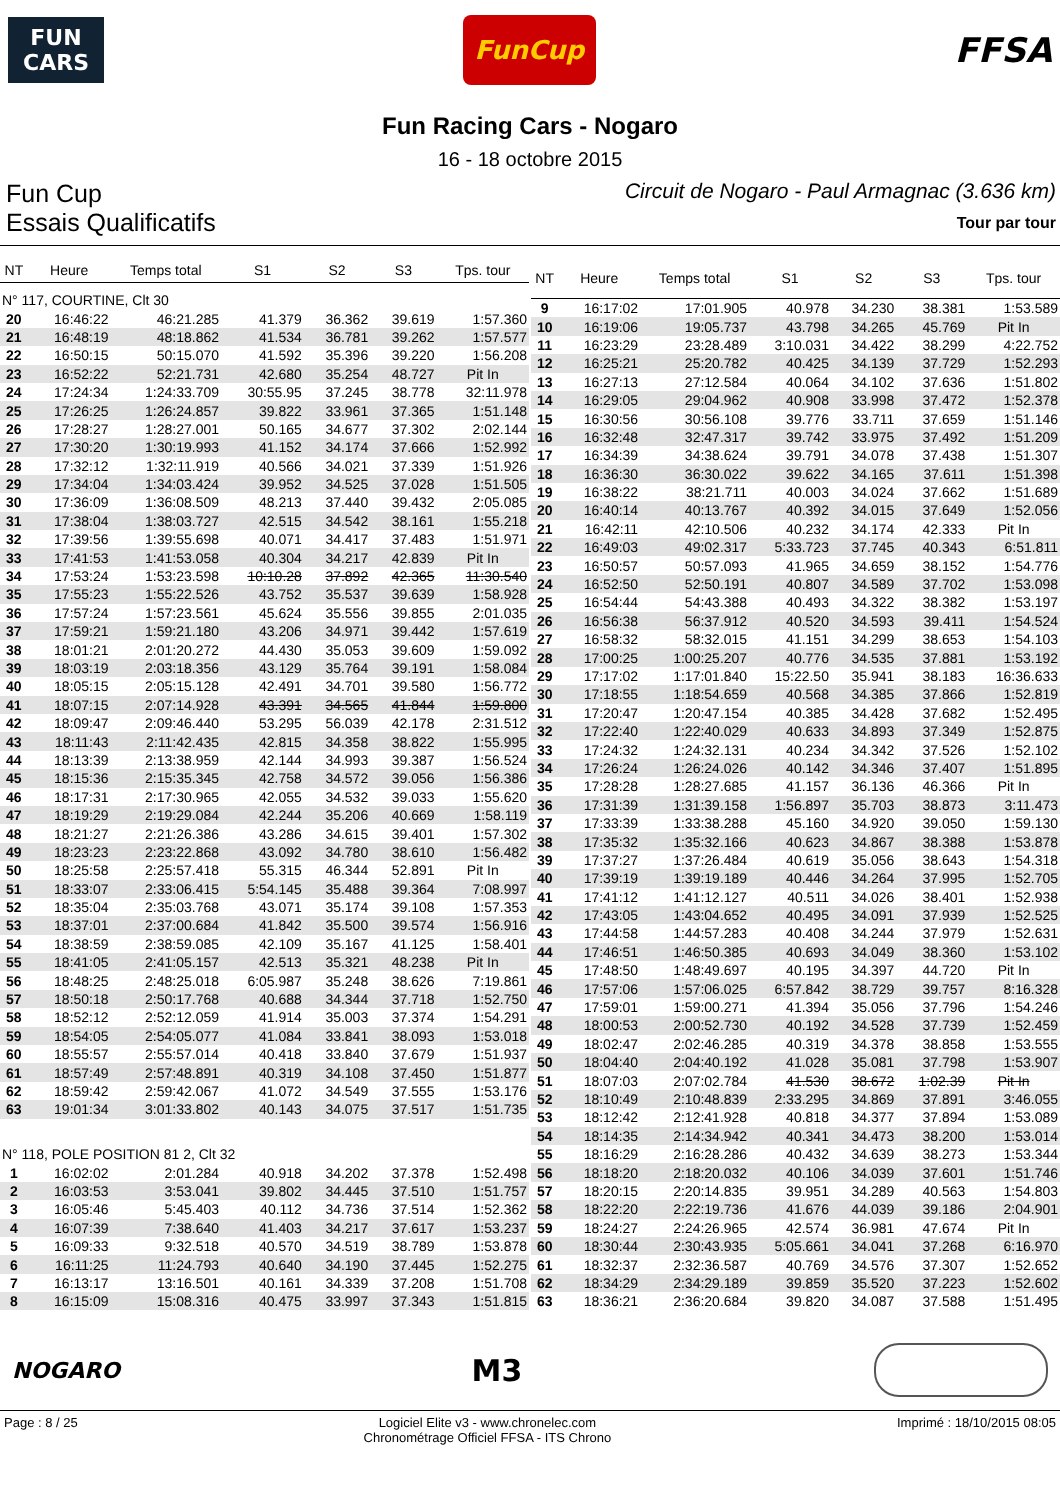FUN
CARS
FunCup
FFSA
Fun Racing Cars - Nogaro
16 - 18 octobre 2015
Fun Cup Circuit de Nogaro - Paul Armagnac (3.636 km)
Essais Qualificatifs Tour par tour
| NT | Heure | Temps total | S1 | S2 | S3 | Tps. tour |
| --- | --- | --- | --- | --- | --- | --- |
| N° 117, COURTINE, Clt 30 | | | | | | |
| 20 | 16:46:22 | 46:21.285 | 41.379 | 36.362 | 39.619 | 1:57.360 |
| 21 | 16:48:19 | 48:18.862 | 41.534 | 36.781 | 39.262 | 1:57.577 |
| 22 | 16:50:15 | 50:15.070 | 41.592 | 35.396 | 39.220 | 1:56.208 |
| 23 | 16:52:22 | 52:21.731 | 42.680 | 35.254 | 48.727 | Pit In |
| 24 | 17:24:34 | 1:24:33.709 | 30:55.95 | 37.245 | 38.778 | 32:11.978 |
| 25 | 17:26:25 | 1:26:24.857 | 39.822 | 33.961 | 37.365 | 1:51.148 |
| 26 | 17:28:27 | 1:28:27.001 | 50.165 | 34.677 | 37.302 | 2:02.144 |
| 27 | 17:30:20 | 1:30:19.993 | 41.152 | 34.174 | 37.666 | 1:52.992 |
| 28 | 17:32:12 | 1:32:11.919 | 40.566 | 34.021 | 37.339 | 1:51.926 |
| 29 | 17:34:04 | 1:34:03.424 | 39.952 | 34.525 | 37.028 | 1:51.505 |
| 30 | 17:36:09 | 1:36:08.509 | 48.213 | 37.440 | 39.432 | 2:05.085 |
| 31 | 17:38:04 | 1:38:03.727 | 42.515 | 34.542 | 38.161 | 1:55.218 |
| 32 | 17:39:56 | 1:39:55.698 | 40.071 | 34.417 | 37.483 | 1:51.971 |
| 33 | 17:41:53 | 1:41:53.058 | 40.304 | 34.217 | 42.839 | Pit In |
| 34 | 17:53:24 | 1:53:23.598 | 10:10.28 | 37.892 | 42.365 | 11:30.540 |
| 35 | 17:55:23 | 1:55:22.526 | 43.752 | 35.537 | 39.639 | 1:58.928 |
| 36 | 17:57:24 | 1:57:23.561 | 45.624 | 35.556 | 39.855 | 2:01.035 |
| 37 | 17:59:21 | 1:59:21.180 | 43.206 | 34.971 | 39.442 | 1:57.619 |
| 38 | 18:01:21 | 2:01:20.272 | 44.430 | 35.053 | 39.609 | 1:59.092 |
| 39 | 18:03:19 | 2:03:18.356 | 43.129 | 35.764 | 39.191 | 1:58.084 |
| 40 | 18:05:15 | 2:05:15.128 | 42.491 | 34.701 | 39.580 | 1:56.772 |
| 41 | 18:07:15 | 2:07:14.928 | 43.391 | 34.565 | 41.844 | 1:59.800 |
| 42 | 18:09:47 | 2:09:46.440 | 53.295 | 56.039 | 42.178 | 2:31.512 |
| 43 | 18:11:43 | 2:11:42.435 | 42.815 | 34.358 | 38.822 | 1:55.995 |
| 44 | 18:13:39 | 2:13:38.959 | 42.144 | 34.993 | 39.387 | 1:56.524 |
| 45 | 18:15:36 | 2:15:35.345 | 42.758 | 34.572 | 39.056 | 1:56.386 |
| 46 | 18:17:31 | 2:17:30.965 | 42.055 | 34.532 | 39.033 | 1:55.620 |
| 47 | 18:19:29 | 2:19:29.084 | 42.244 | 35.206 | 40.669 | 1:58.119 |
| 48 | 18:21:27 | 2:21:26.386 | 43.286 | 34.615 | 39.401 | 1:57.302 |
| 49 | 18:23:23 | 2:23:22.868 | 43.092 | 34.780 | 38.610 | 1:56.482 |
| 50 | 18:25:58 | 2:25:57.418 | 55.315 | 46.344 | 52.891 | Pit In |
| 51 | 18:33:07 | 2:33:06.415 | 5:54.145 | 35.488 | 39.364 | 7:08.997 |
| 52 | 18:35:04 | 2:35:03.768 | 43.071 | 35.174 | 39.108 | 1:57.353 |
| 53 | 18:37:01 | 2:37:00.684 | 41.842 | 35.500 | 39.574 | 1:56.916 |
| 54 | 18:38:59 | 2:38:59.085 | 42.109 | 35.167 | 41.125 | 1:58.401 |
| 55 | 18:41:05 | 2:41:05.157 | 42.513 | 35.321 | 48.238 | Pit In |
| 56 | 18:48:25 | 2:48:25.018 | 6:05.987 | 35.248 | 38.626 | 7:19.861 |
| 57 | 18:50:18 | 2:50:17.768 | 40.688 | 34.344 | 37.718 | 1:52.750 |
| 58 | 18:52:12 | 2:52:12.059 | 41.914 | 35.003 | 37.374 | 1:54.291 |
| 59 | 18:54:05 | 2:54:05.077 | 41.084 | 33.841 | 38.093 | 1:53.018 |
| 60 | 18:55:57 | 2:55:57.014 | 40.418 | 33.840 | 37.679 | 1:51.937 |
| 61 | 18:57:49 | 2:57:48.891 | 40.319 | 34.108 | 37.450 | 1:51.877 |
| 62 | 18:59:42 | 2:59:42.067 | 41.072 | 34.549 | 37.555 | 1:53.176 |
| 63 | 19:01:34 | 3:01:33.802 | 40.143 | 34.075 | 37.517 | 1:51.735 |
| N° 118, POLE POSITION 81 2, Clt 32 | | | | | | |
| 1 | 16:02:02 | 2:01.284 | 40.918 | 34.202 | 37.378 | 1:52.498 |
| 2 | 16:03:53 | 3:53.041 | 39.802 | 34.445 | 37.510 | 1:51.757 |
| 3 | 16:05:46 | 5:45.403 | 40.112 | 34.736 | 37.514 | 1:52.362 |
| 4 | 16:07:39 | 7:38.640 | 41.403 | 34.217 | 37.617 | 1:53.237 |
| 5 | 16:09:33 | 9:32.518 | 40.570 | 34.519 | 38.789 | 1:53.878 |
| 6 | 16:11:25 | 11:24.793 | 40.640 | 34.190 | 37.445 | 1:52.275 |
| 7 | 16:13:17 | 13:16.501 | 40.161 | 34.339 | 37.208 | 1:51.708 |
| 8 | 16:15:09 | 15:08.316 | 40.475 | 33.997 | 37.343 | 1:51.815 |
| NT | Heure | Temps total | S1 | S2 | S3 | Tps. tour |
| --- | --- | --- | --- | --- | --- | --- |
| 9 | 16:17:02 | 17:01.905 | 40.978 | 34.230 | 38.381 | 1:53.589 |
| 10 | 16:19:06 | 19:05.737 | 43.798 | 34.265 | 45.769 | Pit In |
| 11 | 16:23:29 | 23:28.489 | 3:10.031 | 34.422 | 38.299 | 4:22.752 |
| 12 | 16:25:21 | 25:20.782 | 40.425 | 34.139 | 37.729 | 1:52.293 |
| 13 | 16:27:13 | 27:12.584 | 40.064 | 34.102 | 37.636 | 1:51.802 |
| 14 | 16:29:05 | 29:04.962 | 40.908 | 33.998 | 37.472 | 1:52.378 |
| 15 | 16:30:56 | 30:56.108 | 39.776 | 33.711 | 37.659 | 1:51.146 |
| 16 | 16:32:48 | 32:47.317 | 39.742 | 33.975 | 37.492 | 1:51.209 |
| 17 | 16:34:39 | 34:38.624 | 39.791 | 34.078 | 37.438 | 1:51.307 |
| 18 | 16:36:30 | 36:30.022 | 39.622 | 34.165 | 37.611 | 1:51.398 |
| 19 | 16:38:22 | 38:21.711 | 40.003 | 34.024 | 37.662 | 1:51.689 |
| 20 | 16:40:14 | 40:13.767 | 40.392 | 34.015 | 37.649 | 1:52.056 |
| 21 | 16:42:11 | 42:10.506 | 40.232 | 34.174 | 42.333 | Pit In |
| 22 | 16:49:03 | 49:02.317 | 5:33.723 | 37.745 | 40.343 | 6:51.811 |
| 23 | 16:50:57 | 50:57.093 | 41.965 | 34.659 | 38.152 | 1:54.776 |
| 24 | 16:52:50 | 52:50.191 | 40.807 | 34.589 | 37.702 | 1:53.098 |
| 25 | 16:54:44 | 54:43.388 | 40.493 | 34.322 | 38.382 | 1:53.197 |
| 26 | 16:56:38 | 56:37.912 | 40.520 | 34.593 | 39.411 | 1:54.524 |
| 27 | 16:58:32 | 58:32.015 | 41.151 | 34.299 | 38.653 | 1:54.103 |
| 28 | 17:00:25 | 1:00:25.207 | 40.776 | 34.535 | 37.881 | 1:53.192 |
| 29 | 17:17:02 | 1:17:01.840 | 15:22.50 | 35.941 | 38.183 | 16:36.633 |
| 30 | 17:18:55 | 1:18:54.659 | 40.568 | 34.385 | 37.866 | 1:52.819 |
| 31 | 17:20:47 | 1:20:47.154 | 40.385 | 34.428 | 37.682 | 1:52.495 |
| 32 | 17:22:40 | 1:22:40.029 | 40.633 | 34.893 | 37.349 | 1:52.875 |
| 33 | 17:24:32 | 1:24:32.131 | 40.234 | 34.342 | 37.526 | 1:52.102 |
| 34 | 17:26:24 | 1:26:24.026 | 40.142 | 34.346 | 37.407 | 1:51.895 |
| 35 | 17:28:28 | 1:28:27.685 | 41.157 | 36.136 | 46.366 | Pit In |
| 36 | 17:31:39 | 1:31:39.158 | 1:56.897 | 35.703 | 38.873 | 3:11.473 |
| 37 | 17:33:39 | 1:33:38.288 | 45.160 | 34.920 | 39.050 | 1:59.130 |
| 38 | 17:35:32 | 1:35:32.166 | 40.623 | 34.867 | 38.388 | 1:53.878 |
| 39 | 17:37:27 | 1:37:26.484 | 40.619 | 35.056 | 38.643 | 1:54.318 |
| 40 | 17:39:19 | 1:39:19.189 | 40.446 | 34.264 | 37.995 | 1:52.705 |
| 41 | 17:41:12 | 1:41:12.127 | 40.511 | 34.026 | 38.401 | 1:52.938 |
| 42 | 17:43:05 | 1:43:04.652 | 40.495 | 34.091 | 37.939 | 1:52.525 |
| 43 | 17:44:58 | 1:44:57.283 | 40.408 | 34.244 | 37.979 | 1:52.631 |
| 44 | 17:46:51 | 1:46:50.385 | 40.693 | 34.049 | 38.360 | 1:53.102 |
| 45 | 17:48:50 | 1:48:49.697 | 40.195 | 34.397 | 44.720 | Pit In |
| 46 | 17:57:06 | 1:57:06.025 | 6:57.842 | 38.729 | 39.757 | 8:16.328 |
| 47 | 17:59:01 | 1:59:00.271 | 41.394 | 35.056 | 37.796 | 1:54.246 |
| 48 | 18:00:53 | 2:00:52.730 | 40.192 | 34.528 | 37.739 | 1:52.459 |
| 49 | 18:02:47 | 2:02:46.285 | 40.319 | 34.378 | 38.858 | 1:53.555 |
| 50 | 18:04:40 | 2:04:40.192 | 41.028 | 35.081 | 37.798 | 1:53.907 |
| 51 | 18:07:03 | 2:07:02.784 | 41.530 | 38.672 | 1:02.39 | Pit In |
| 52 | 18:10:49 | 2:10:48.839 | 2:33.295 | 34.869 | 37.891 | 3:46.055 |
| 53 | 18:12:42 | 2:12:41.928 | 40.818 | 34.377 | 37.894 | 1:53.089 |
| 54 | 18:14:35 | 2:14:34.942 | 40.341 | 34.473 | 38.200 | 1:53.014 |
| 55 | 18:16:29 | 2:16:28.286 | 40.432 | 34.639 | 38.273 | 1:53.344 |
| 56 | 18:18:20 | 2:18:20.032 | 40.106 | 34.039 | 37.601 | 1:51.746 |
| 57 | 18:20:15 | 2:20:14.835 | 39.951 | 34.289 | 40.563 | 1:54.803 |
| 58 | 18:22:20 | 2:22:19.736 | 41.676 | 44.039 | 39.186 | 2:04.901 |
| 59 | 18:24:27 | 2:24:26.965 | 42.574 | 36.981 | 47.674 | Pit In |
| 60 | 18:30:44 | 2:30:43.935 | 5:05.661 | 34.041 | 37.268 | 6:16.970 |
| 61 | 18:32:37 | 2:32:36.587 | 40.769 | 34.576 | 37.307 | 1:52.652 |
| 62 | 18:34:29 | 2:34:29.189 | 39.859 | 35.520 | 37.223 | 1:52.602 |
| 63 | 18:36:21 | 2:36:20.684 | 39.820 | 34.087 | 37.588 | 1:51.495 |
NOGARO
M3
Page : 8 / 25 Logiciel Elite v3 - www.chronelec.com
Chronométrage Officiel FFSA - ITS Chrono Imprimé : 18/10/2015 08:05